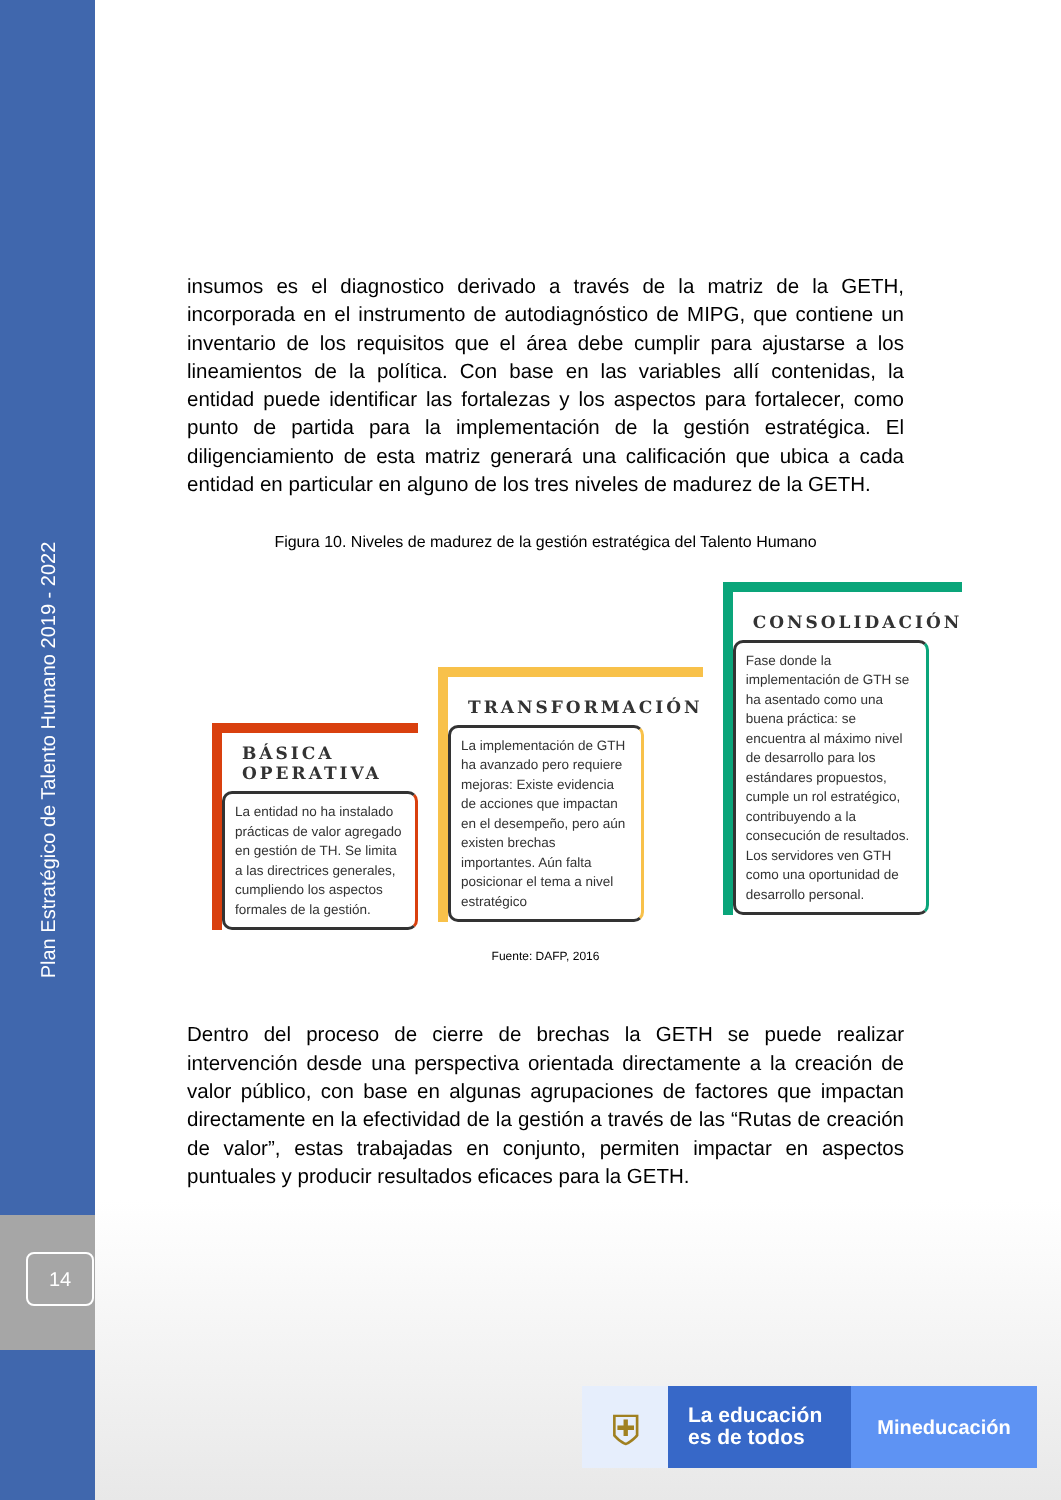Plan Estratégico de Talento Humano 2019 - 2022
14
insumos es el diagnostico derivado a través de la matriz de la GETH, incorporada en el instrumento de autodiagnóstico de MIPG, que contiene un inventario de los requisitos que el área debe cumplir para ajustarse a los lineamientos de la política. Con base en las variables allí contenidas, la entidad puede identificar las fortalezas y los aspectos para fortalecer, como punto de partida para la implementación de la gestión estratégica. El diligenciamiento de esta matriz generará una calificación que ubica a cada entidad en particular en alguno de los tres niveles de madurez de la GETH.
Figura 10. Niveles de madurez de la gestión estratégica del Talento Humano
BÁSICA
OPERATIVA
La entidad no ha instalado prácticas de valor agregado en gestión de TH. Se limita a las directrices generales, cumpliendo los aspectos formales de la gestión.
TRANSFORMACIÓN
La implementación de GTH ha avanzado pero requiere mejoras: Existe evidencia de acciones que impactan en el desempeño, pero aún existen brechas importantes. Aún falta posicionar el tema a nivel estratégico
CONSOLIDACIÓN
Fase donde la implementación de GTH se ha asentado como una buena práctica: se encuentra al máximo nivel de desarrollo para los estándares propuestos, cumple un rol estratégico, contribuyendo a la consecución de resultados. Los servidores ven GTH como una oportunidad de desarrollo personal.
Fuente: DAFP, 2016
Dentro del proceso de cierre de brechas la GETH se puede realizar intervención desde una perspectiva orientada directamente a la creación de valor público, con base en algunas agrupaciones de factores que impactan directamente en la efectividad de la gestión a través de las “Rutas de creación de valor”, estas trabajadas en conjunto, permiten impactar en aspectos puntuales y producir resultados eficaces para la GETH.
⛨
La educación
es de todos
Mineducación